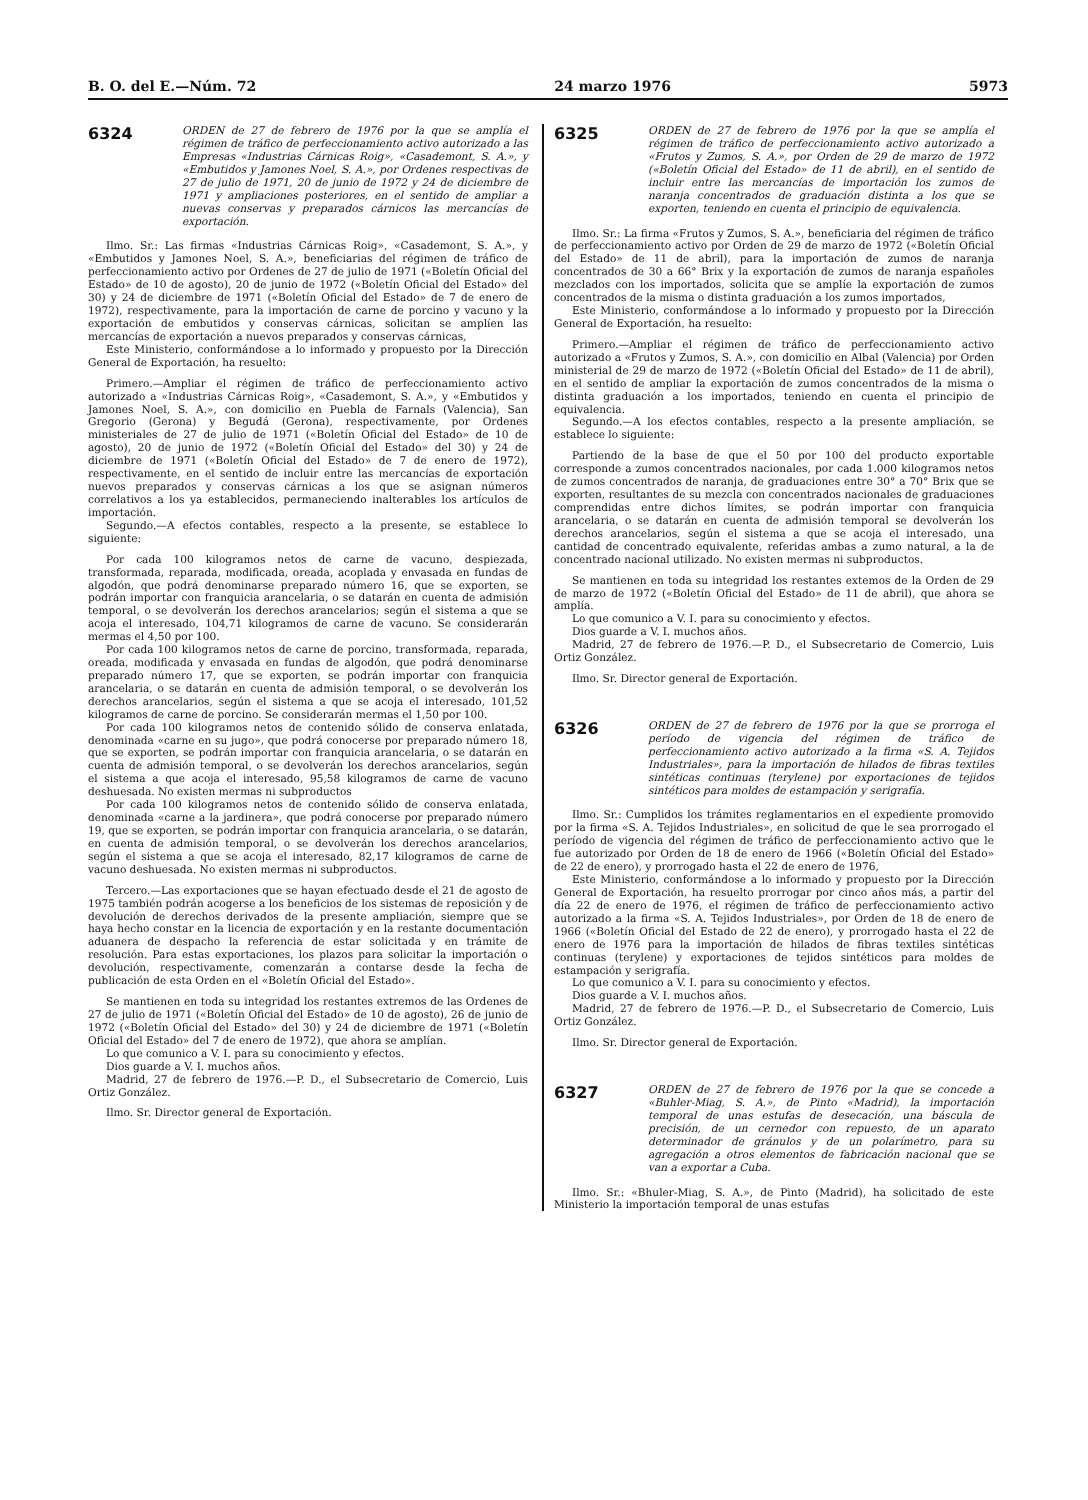B. O. del E.—Núm. 72 24 marzo 1976 5973
6324
ORDEN de 27 de febrero de 1976 por la que se amplía el régimen de tráfico de perfeccionamiento activo autorizado a las Empresas «Industrias Cárnicas Roig», «Casademont, S. A.», y «Embutidos y Jamones Noel, S. A.», por Ordenes respectivas de 27 de julio de 1971, 20 de junio de 1972 y 24 de diciembre de 1971 y ampliaciones posteriores, en el sentido de ampliar a nuevas conservas y preparados cárnicos las mercancías de exportación.
Ilmo. Sr.: Las firmas «Industrias Cárnicas Roig», «Casademont, S. A.», y «Embutidos y Jamones Noel, S. A.», beneficiarias del régimen de tráfico de perfeccionamiento activo por Ordenes de 27 de julio de 1971 («Boletín Oficial del Estado» de 10 de agosto), 20 de junio de 1972 («Boletín Oficial del Estado» del 30) y 24 de diciembre de 1971 («Boletín Oficial del Estado» de 7 de enero de 1972), respectivamente, para la importación de carne de porcino y vacuno y la exportación de embutidos y conservas cárnicas, solicitan se amplíen las mercancías de exportación a nuevos preparados y conservas cárnicas,
Este Ministerio, conformándose a lo informado y propuesto por la Dirección General de Exportación, ha resuelto:
Primero.—Ampliar el régimen de tráfico de perfeccionamiento activo autorizado a «Industrias Cárnicas Roig», «Casademont, S. A.», y «Embutidos y Jamones Noel, S. A.», con domicilio en Puebla de Farnals (Valencia), San Gregorio (Gerona) y Begudá (Gerona), respectivamente, por Ordenes ministeriales de 27 de julio de 1971 («Boletín Oficial del Estado» de 10 de agosto), 20 de junio de 1972 («Boletín Oficial del Estado» del 30) y 24 de diciembre de 1971 («Boletín Oficial del Estado» de 7 de enero de 1972), respectivamente, en el sentido de incluir entre las mercancías de exportación nuevos preparados y conservas cárnicas a los que se asignan números correlativos a los ya establecidos, permaneciendo inalterables los artículos de importación.
Segundo.—A efectos contables, respecto a la presente, se establece lo siguiente:
Por cada 100 kilogramos netos de carne de vacuno, despiezada, transformada, reparada, modificada, oreada, acoplada y envasada en fundas de algodón, que podrá denominarse preparado número 16, que se exporten, se podrán importar con franquicia arancelaria, o se datarán en cuenta de admisión temporal, o se devolverán los derechos arancelarios; según el sistema a que se acoja el interesado, 104,71 kilogramos de carne de vacuno. Se considerarán mermas el 4,50 por 100.
Por cada 100 kilogramos netos de carne de porcino, transformada, reparada, oreada, modificada y envasada en fundas de algodón, que podrá denominarse preparado número 17, que se exporten, se podrán importar con franquicia arancelaria, o se datarán en cuenta de admisión temporal, o se devolverán los derechos arancelarios, según el sistema a que se acoja el interesado, 101,52 kilogramos de carne de porcino. Se considerarán mermas el 1,50 por 100.
Por cada 100 kilogramos netos de contenido sólido de conserva enlatada, denominada «carne en su jugo», que podrá conocerse por preparado número 18, que se exporten, se podrán importar con franquicia arancelaria, o se datarán en cuenta de admisión temporal, o se devolverán los derechos arancelarios, según el sistema a que acoja el interesado, 95,58 kilogramos de carne de vacuno deshuesada. No existen mermas ni subproductos
Por cada 100 kilogramos netos de contenido sólido de conserva enlatada, denominada «carne a la jardinera», que podrá conocerse por preparado número 19, que se exporten, se podrán importar con franquicia arancelaria, o se datarán, en cuenta de admisión temporal, o se devolverán los derechos arancelarios, según el sistema a que se acoja el interesado, 82,17 kilogramos de carne de vacuno deshuesada. No existen mermas ni subproductos.
Tercero.—Las exportaciones que se hayan efectuado desde el 21 de agosto de 1975 también podrán acogerse a los beneficios de los sistemas de reposición y de devolución de derechos derivados de la presente ampliación, siempre que se haya hecho constar en la licencia de exportación y en la restante documentación aduanera de despacho la referencia de estar solicitada y en trámite de resolución. Para estas exportaciones, los plazos para solicitar la importación o devolución, respectivamente, comenzarán a contarse desde la fecha de publicación de esta Orden en el «Boletín Oficial del Estado».
Se mantienen en toda su integridad los restantes extremos de las Ordenes de 27 de julio de 1971 («Boletín Oficial del Estado» de 10 de agosto), 26 de junio de 1972 («Boletín Oficial del Estado» del 30) y 24 de diciembre de 1971 («Boletín Oficial del Estado» del 7 de enero de 1972), que ahora se amplían.
Lo que comunico a V. I. para su conocimiento y efectos.
Dios guarde a V. I. muchos años.
Madrid, 27 de febrero de 1976.—P. D., el Subsecretario de Comercio, Luis Ortiz González.
Ilmo. Sr. Director general de Exportación.
6325
ORDEN de 27 de febrero de 1976 por la que se amplía el régimen de tráfico de perfeccionamiento activo autorizado a «Frutos y Zumos, S. A.», por Orden de 29 de marzo de 1972 («Boletín Oficial del Estado» de 11 de abril), en el sentido de incluir entre las mercancías de importación los zumos de naranja concentrados de graduación distinta a los que se exporten, teniendo en cuenta el principio de equivalencia.
Ilmo. Sr.: La firma «Frutos y Zumos, S. A.», beneficiaria del régimen de tráfico de perfeccionamiento activo por Orden de 29 de marzo de 1972 («Boletín Oficial del Estado» de 11 de abril), para la importación de zumos de naranja concentrados de 30 a 66° Brix y la exportación de zumos de naranja españoles mezclados con los importados, solicita que se amplíe la exportación de zumos concentrados de la misma o distinta graduación a los zumos importados,
Este Ministerio, conformándose a lo informado y propuesto por la Dirección General de Exportación, ha resuelto:
Primero.—Ampliar el régimen de tráfico de perfeccionamiento activo autorizado a «Frutos y Zumos, S. A.», con domicilio en Albal (Valencia) por Orden ministerial de 29 de marzo de 1972 («Boletín Oficial del Estado» de 11 de abril), en el sentido de ampliar la exportación de zumos concentrados de la misma o distinta graduación a los importados, teniendo en cuenta el principio de equivalencia.
Segundo.—A los efectos contables, respecto a la presente ampliación, se establece lo siguiente:
Partiendo de la base de que el 50 por 100 del producto exportable corresponde a zumos concentrados nacionales, por cada 1.000 kilogramos netos de zumos concentrados de naranja, de graduaciones entre 30° a 70° Brix que se exporten, resultantes de su mezcla con concentrados nacionales de graduaciones comprendidas entre dichos límites, se podrán importar con franquicia arancelaria, o se datarán en cuenta de admisión temporal se devolverán los derechos arancelarios, según el sistema a que se acoja el interesado, una cantidad de concentrado equivalente, referidas ambas a zumo natural, a la de concentrado nacional utilizado. No existen mermas ni subproductos.
Se mantienen en toda su integridad los restantes extemos de la Orden de 29 de marzo de 1972 («Boletín Oficial del Estado» de 11 de abril), que ahora se amplía.
Lo que comunico a V. I. para su conocimiento y efectos.
Dios guarde a V. I. muchos años.
Madrid, 27 de febrero de 1976.—P. D., el Subsecretario de Comercio, Luis Ortiz González.
Ilmo. Sr. Director general de Exportación.
6326
ORDEN de 27 de febrero de 1976 por la que se prorroga el período de vigencia del régimen de tráfico de perfeccionamiento activo autorizado a la firma «S. A. Tejidos Industriales», para la importación de hilados de fibras textiles sintéticas continuas (terylene) por exportaciones de tejidos sintéticos para moldes de estampación y serigrafía.
Ilmo. Sr.: Cumplidos los trámites reglamentarios en el expediente promovido por la firma «S. A. Tejidos Industriales», en solicitud de que le sea prorrogado el período de vigencia del régimen de tráfico de perfeccionamiento activo que le fue autorizado por Orden de 18 de enero de 1966 («Boletín Oficial del Estado» de 22 de enero), y prorrogado hasta el 22 de enero de 1976,
Este Ministerio, conformándose a lo informado y propuesto por la Dirección General de Exportación, ha resuelto prorrogar por cinco años más, a partir del día 22 de enero de 1976, el régimen de tráfico de perfeccionamiento activo autorizado a la firma «S. A. Tejidos Industriales», por Orden de 18 de enero de 1966 («Boletín Oficial del Estado de 22 de enero), y prorrogado hasta el 22 de enero de 1976 para la importación de hilados de fibras textiles sintéticas continuas (terylene) y exportaciones de tejidos sintéticos para moldes de estampación y serigrafía.
Lo que comunico a V. I. para su conocimiento y efectos.
Dios guarde a V. I. muchos años.
Madrid, 27 de febrero de 1976.—P. D., el Subsecretario de Comercio, Luis Ortiz González.
Ilmo. Sr. Director general de Exportación.
6327
ORDEN de 27 de febrero de 1976 por la que se concede a «Buhler-Miag, S. A.», de Pinto «Madrid), la importación temporal de unas estufas de desecación, una báscula de precisión, de un cernedor con repuesto, de un aparato determinador de gránulos y de un polarímetro, para su agregación a otros elementos de fabricación nacional que se van a exportar a Cuba.
Ilmo. Sr.: «Bhuler-Miag, S. A.», de Pinto (Madrid), ha solicitado de este Ministerio la importación temporal de unas estufas